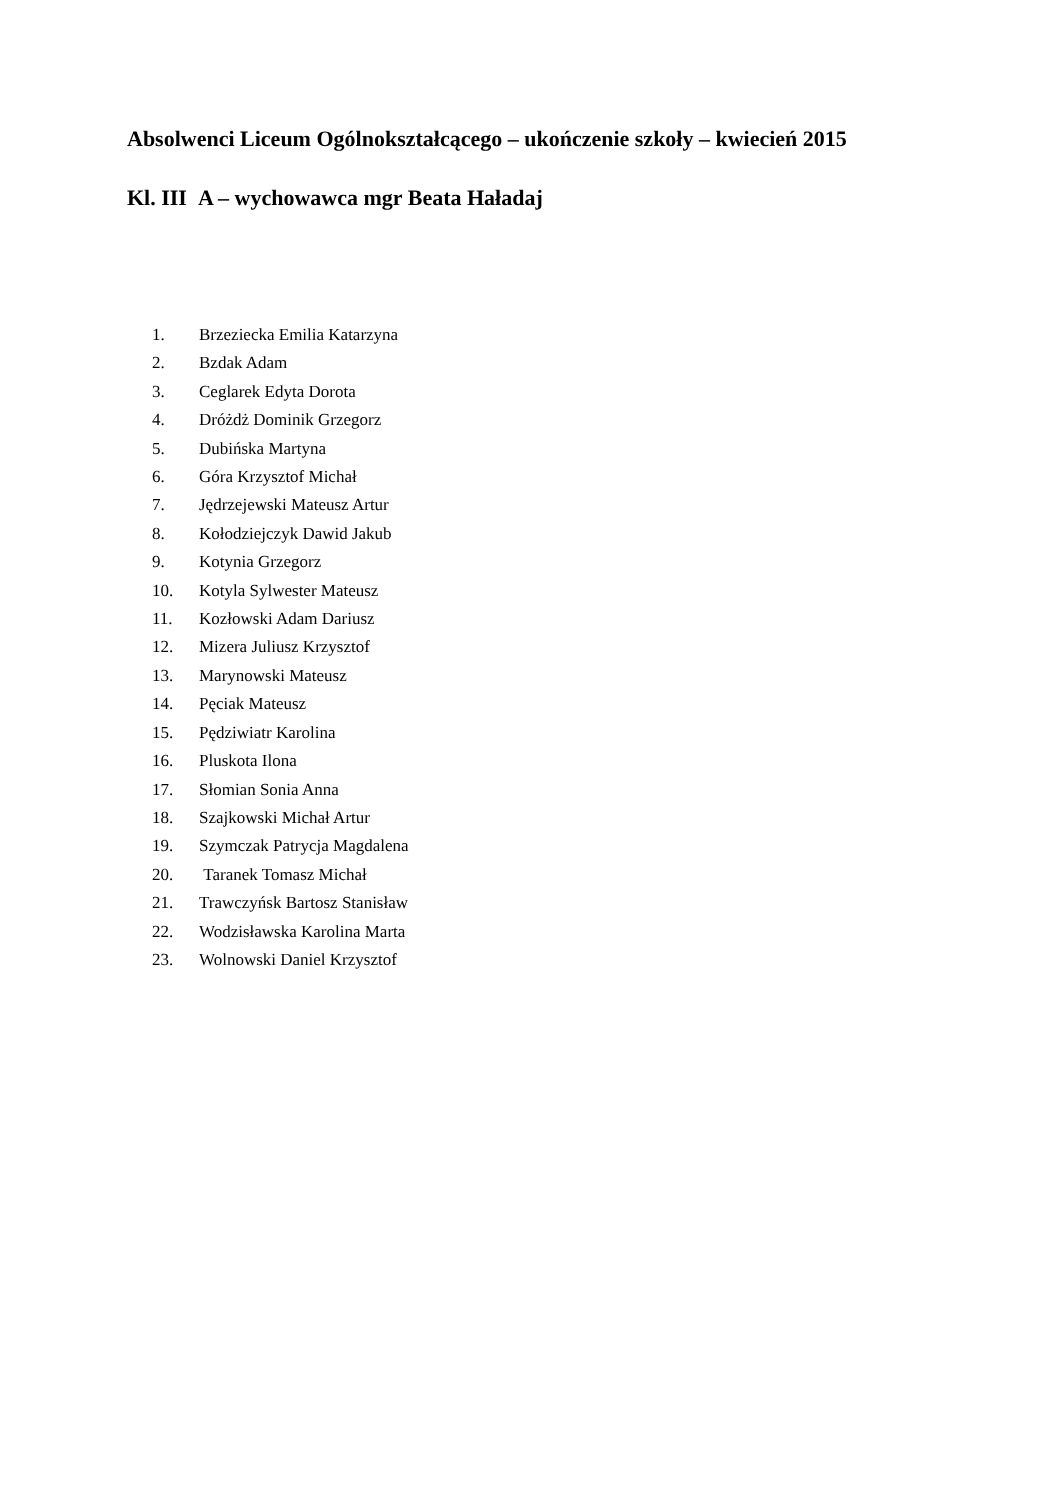Absolwenci Liceum Ogólnokształcącego – ukończenie szkoły – kwiecień 2015
Kl. III A – wychowawca mgr Beata Haładaj
1. Brzeziecka Emilia Katarzyna
2. Bzdak Adam
3. Ceglarek Edyta Dorota
4. Dróżdż Dominik Grzegorz
5. Dubińska Martyna
6. Góra Krzysztof Michał
7. Jędrzejewski Mateusz Artur
8. Kołodziejczyk Dawid Jakub
9. Kotynia Grzegorz
10. Kotyla Sylwester Mateusz
11. Kozłowski Adam Dariusz
12. Mizera Juliusz Krzysztof
13. Marynowski Mateusz
14. Pęciak Mateusz
15. Pędziwiatr Karolina
16. Pluskota Ilona
17. Słomian Sonia Anna
18. Szajkowski Michał Artur
19. Szymczak Patrycja Magdalena
20. Taranek Tomasz Michał
21. Trawczyńsk Bartosz Stanisław
22. Wodzisławska Karolina Marta
23. Wolnowski Daniel Krzysztof